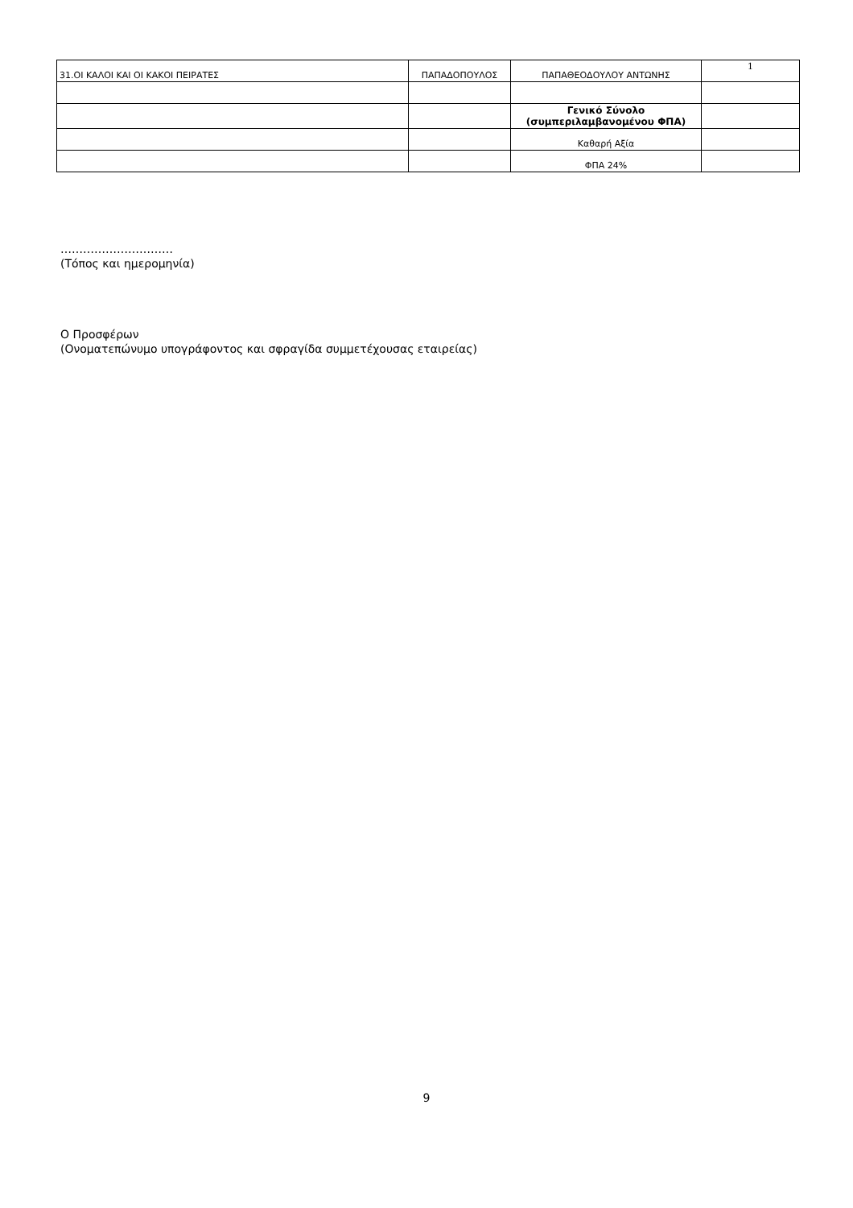| 31.ΟΙ ΚΑΛΟΙ ΚΑΙ ΟΙ ΚΑΚΟΙ ΠΕΙΡΑΤΕΣ | ΠΑΠΑΔΟΠΟΥΛΟΣ | ΠΑΠΑΘΕΟΔΟΥΛΟΥ ΑΝΤΩΝΗΣ | 1 |
| | | Γενικό Σύνολο (συμπεριλαμβανομένου ΦΠΑ) | |
| | | Καθαρή Αξία | |
| | | ΦΠΑ 24% | |
…………………………
(Τόπος και ημερομηνία)
Ο Προσφέρων
(Ονοματεπώνυμο υπογράφοντος και σφραγίδα συμμετέχουσας εταιρείας)
9